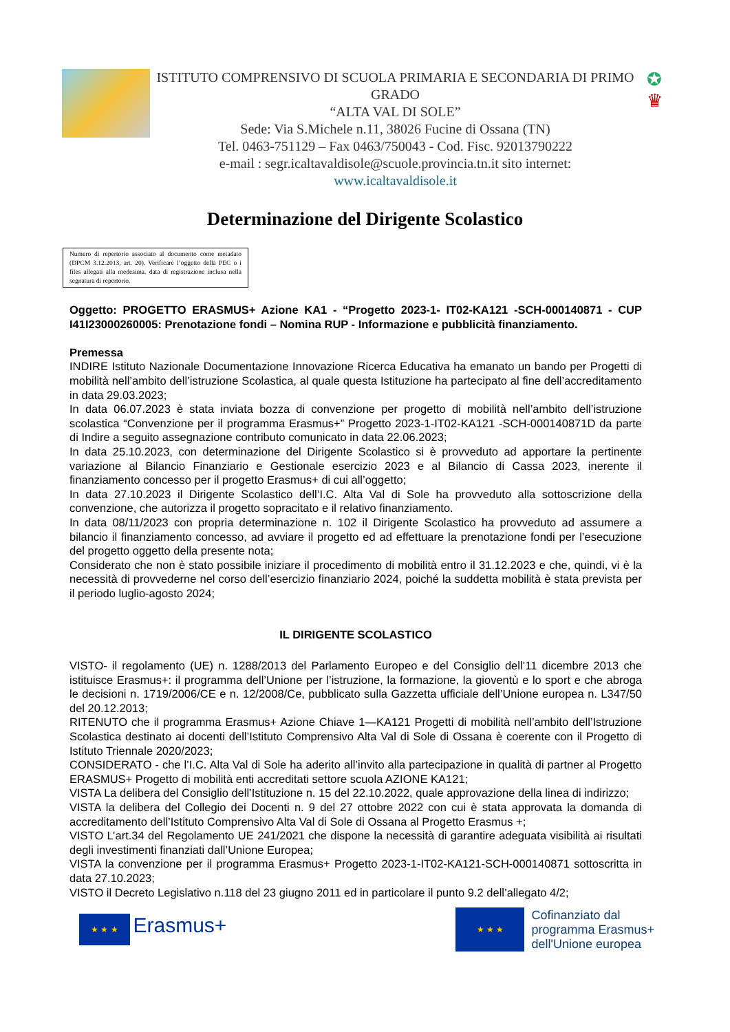ISTITUTO COMPRENSIVO DI SCUOLA PRIMARIA E SECONDARIA DI PRIMO GRADO
“ALTA VAL DI SOLE”
Sede: Via S.Michele n.11, 38026 Fucine di Ossana (TN)
Tel. 0463-751129 – Fax 0463/750043 - Cod. Fisc. 92013790222
e-mail : segr.icaltavaldisole@scuole.provincia.tn.it sito internet:
www.icaltavaldisole.it
✪
♛
Determinazione del Dirigente Scolastico
Numero di repertorio associato al documento come metadato (DPCM 3.12.2013, art. 20). Verificare l’oggetto della PEC o i files allegati alla medesima. data di registrazione inclusa nella segnatura di repertorio.
Oggetto: PROGETTO ERASMUS+ Azione KA1 - “Progetto 2023-1- IT02-KA121 -SCH-000140871 - CUP I41I23000260005: Prenotazione fondi – Nomina RUP - Informazione e pubblicità finanziamento.
Premessa
INDIRE Istituto Nazionale Documentazione Innovazione Ricerca Educativa ha emanato un bando per Progetti di mobilità nell’ambito dell’istruzione Scolastica, al quale questa Istituzione ha partecipato al fine dell’accreditamento in data 29.03.2023;
In data 06.07.2023 è stata inviata bozza di convenzione per progetto di mobilità nell’ambito dell’istruzione scolastica “Convenzione per il programma Erasmus+” Progetto 2023-1-IT02-KA121 -SCH-000140871D da parte di Indire a seguito assegnazione contributo comunicato in data 22.06.2023;
In data 25.10.2023, con determinazione del Dirigente Scolastico si è provveduto ad apportare la pertinente variazione al Bilancio Finanziario e Gestionale esercizio 2023 e al Bilancio di Cassa 2023, inerente il finanziamento concesso per il progetto Erasmus+ di cui all’oggetto;
In data 27.10.2023 il Dirigente Scolastico dell’I.C. Alta Val di Sole ha provveduto alla sottoscrizione della convenzione, che autorizza il progetto sopracitato e il relativo finanziamento.
In data 08/11/2023 con propria determinazione n. 102 il Dirigente Scolastico ha provveduto ad assumere a bilancio il finanziamento concesso, ad avviare il progetto ed ad effettuare la prenotazione fondi per l’esecuzione del progetto oggetto della presente nota;
Considerato che non è stato possibile iniziare il procedimento di mobilità entro il 31.12.2023 e che, quindi, vi è la necessità di provvederne nel corso dell’esercizio finanziario 2024, poiché la suddetta mobilità è stata prevista per il periodo luglio-agosto 2024;
IL DIRIGENTE SCOLASTICO
VISTO- il regolamento (UE) n. 1288/2013 del Parlamento Europeo e del Consiglio dell’11 dicembre 2013 che istituisce Erasmus+: il programma dell’Unione per l’istruzione, la formazione, la gioventù e lo sport e che abroga le decisioni n. 1719/2006/CE e n. 12/2008/Ce, pubblicato sulla Gazzetta ufficiale dell’Unione europea n. L347/50 del 20.12.2013;
RITENUTO che il programma Erasmus+ Azione Chiave 1—KA121 Progetti di mobilità nell’ambito dell’Istruzione Scolastica destinato ai docenti dell’Istituto Comprensivo Alta Val di Sole di Ossana è coerente con il Progetto di Istituto Triennale 2020/2023;
CONSIDERATO - che l’I.C. Alta Val di Sole ha aderito all’invito alla partecipazione in qualità di partner al Progetto ERASMUS+ Progetto di mobilità enti accreditati settore scuola AZIONE KA121;
VISTA La delibera del Consiglio dell’Istituzione n. 15 del 22.10.2022, quale approvazione della linea di indirizzo;
VISTA la delibera del Collegio dei Docenti n. 9 del 27 ottobre 2022 con cui è stata approvata la domanda di accreditamento dell’Istituto Comprensivo Alta Val di Sole di Ossana al Progetto Erasmus +;
VISTO L’art.34 del Regolamento UE 241/2021 che dispone la necessità di garantire adeguata visibilità ai risultati degli investimenti finanziati dall’Unione Europea;
VISTA la convenzione per il programma Erasmus+ Progetto 2023-1-IT02-KA121-SCH-000140871 sottoscritta in data 27.10.2023;
VISTO il Decreto Legislativo n.118 del 23 giugno 2011 ed in particolare il punto 9.2 dell’allegato 4/2;
★ ★ ★ Erasmus+
★ ★ ★
Cofinanziato dal
programma Erasmus+
dell'Unione europea